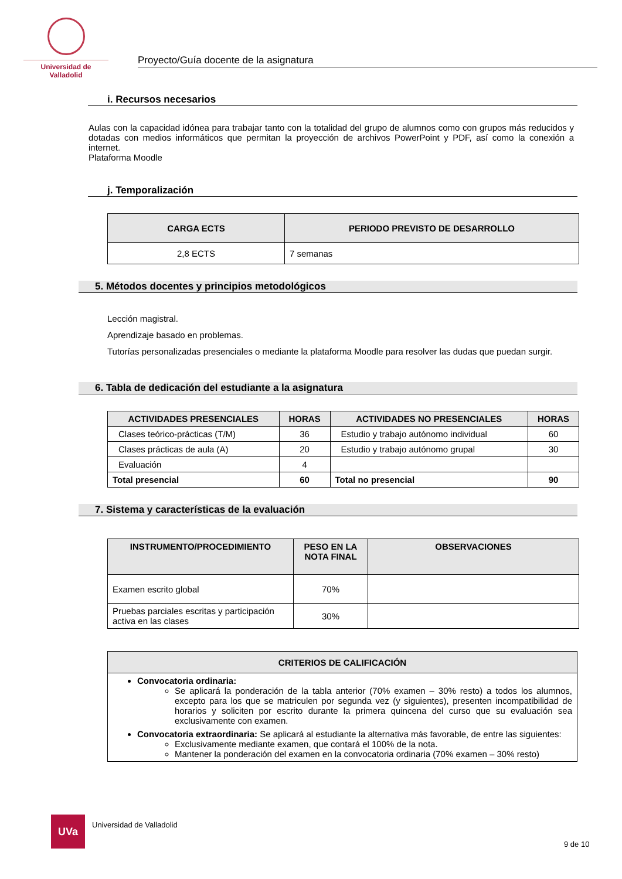Universidad de Valladolid
Proyecto/Guía docente de la asignatura
i. Recursos necesarios
Aulas con la capacidad idónea para trabajar tanto con la totalidad del grupo de alumnos como con grupos más reducidos y dotadas con medios informáticos que permitan la proyección de archivos PowerPoint y PDF, así como la conexión a internet.
Plataforma Moodle
j. Temporalización
| CARGA ECTS | PERIODO PREVISTO DE DESARROLLO |
| --- | --- |
| 2,8 ECTS | 7 semanas |
5. Métodos docentes y principios metodológicos
Lección magistral.
Aprendizaje basado en problemas.
Tutorías personalizadas presenciales o mediante la plataforma Moodle para resolver las dudas que puedan surgir.
6. Tabla de dedicación del estudiante a la asignatura
| ACTIVIDADES PRESENCIALES | HORAS | ACTIVIDADES NO PRESENCIALES | HORAS |
| --- | --- | --- | --- |
| Clases teórico-prácticas (T/M) | 36 | Estudio y trabajo autónomo individual | 60 |
| Clases prácticas de aula (A) | 20 | Estudio y trabajo autónomo grupal | 30 |
| Evaluación | 4 | | |
| Total presencial | 60 | Total no presencial | 90 |
7. Sistema y características de la evaluación
| INSTRUMENTO/PROCEDIMIENTO | PESO EN LA NOTA FINAL | OBSERVACIONES |
| --- | --- | --- |
| Examen escrito global | 70% | |
| Pruebas parciales escritas y participación activa en las clases | 30% | |
| CRITERIOS DE CALIFICACIÓN |
| --- |
| Convocatoria ordinaria: Se aplicará la ponderación de la tabla anterior (70% examen – 30% resto) a todos los alumnos, excepto para los que se matriculen por segunda vez (y siguientes), presenten incompatibilidad de horarios y soliciten por escrito durante la primera quincena del curso que su evaluación sea exclusivamente con examen. Convocatoria extraordinaria: Se aplicará al estudiante la alternativa más favorable, de entre las siguientes: Exclusivamente mediante examen, que contará el 100% de la nota. Mantener la ponderación del examen en la convocatoria ordinaria (70% examen – 30% resto) |
UVa
Universidad de Valladolid
9 de 10